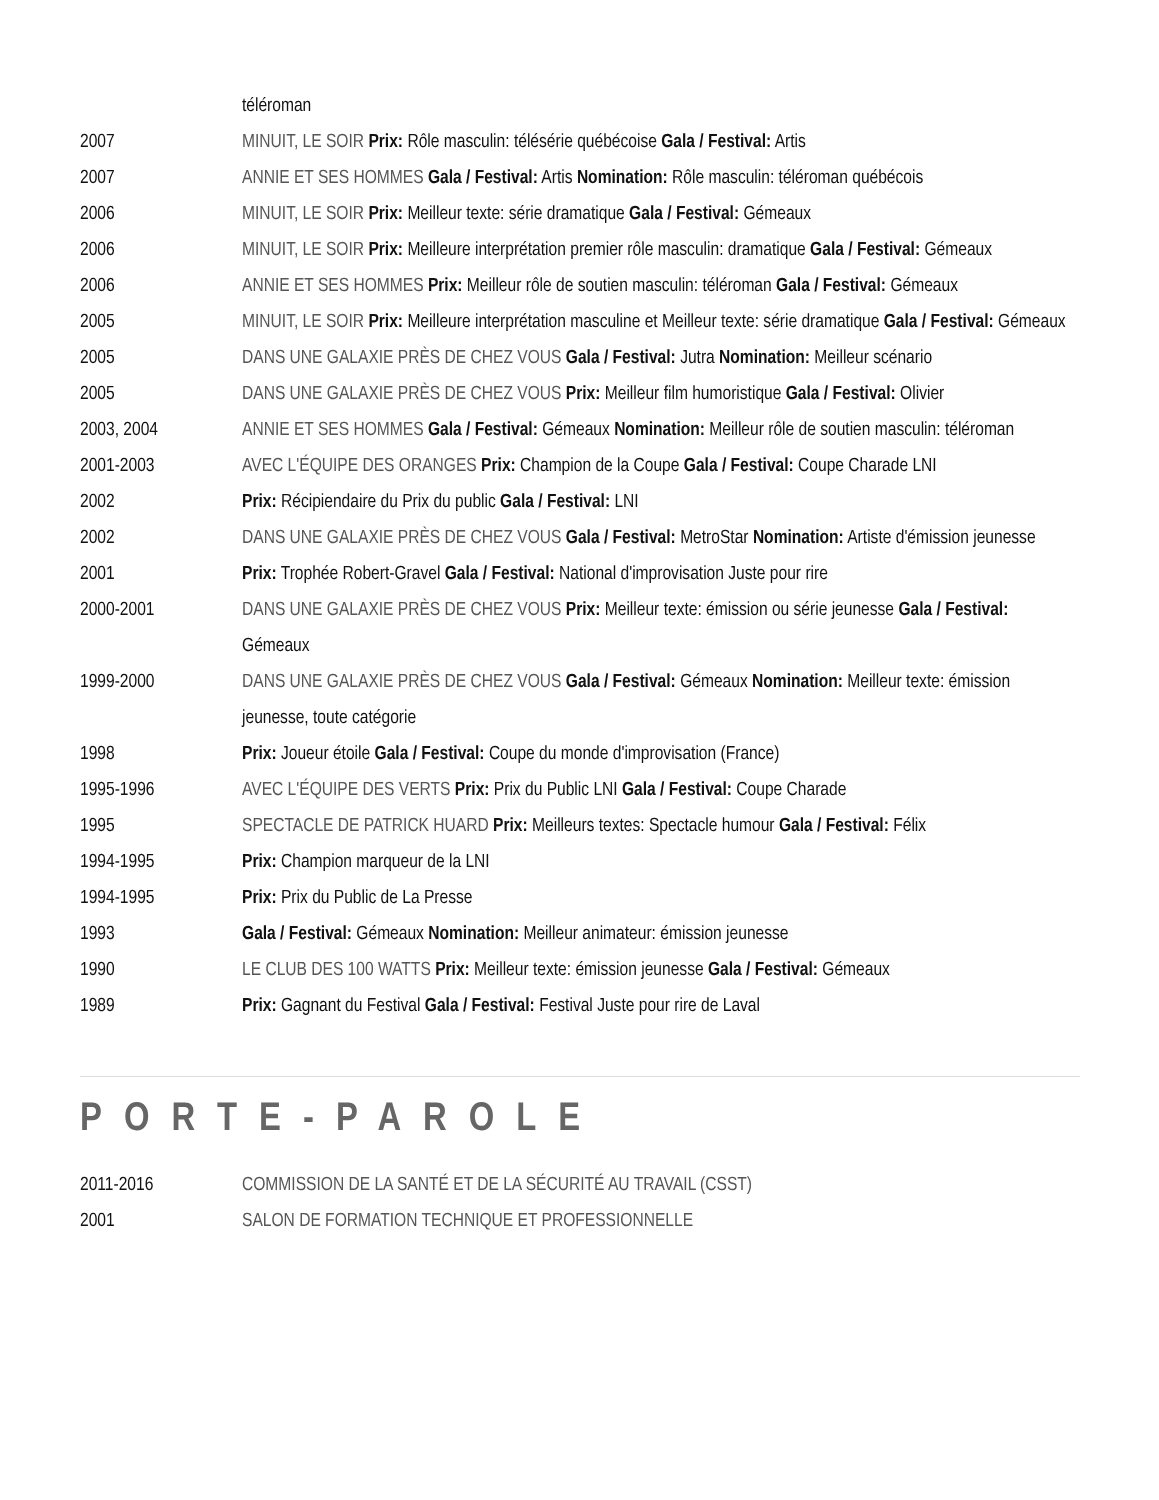| | téléroman |
| 2007 | MINUIT, LE SOIR Prix: Rôle masculin: télésérie québécoise Gala / Festival: Artis |
| 2007 | ANNIE ET SES HOMMES Gala / Festival: Artis Nomination: Rôle masculin: téléroman québécois |
| 2006 | MINUIT, LE SOIR Prix: Meilleur texte: série dramatique Gala / Festival: Gémeaux |
| 2006 | MINUIT, LE SOIR Prix: Meilleure interprétation premier rôle masculin: dramatique Gala / Festival: Gémeaux |
| 2006 | ANNIE ET SES HOMMES Prix: Meilleur rôle de soutien masculin: téléroman Gala / Festival: Gémeaux |
| 2005 | MINUIT, LE SOIR Prix: Meilleure interprétation masculine et Meilleur texte: série dramatique Gala / Festival: Gémeaux |
| 2005 | DANS UNE GALAXIE PRÈS DE CHEZ VOUS Gala / Festival: Jutra Nomination: Meilleur scénario |
| 2005 | DANS UNE GALAXIE PRÈS DE CHEZ VOUS Prix: Meilleur film humoristique Gala / Festival: Olivier |
| 2003, 2004 | ANNIE ET SES HOMMES Gala / Festival: Gémeaux Nomination: Meilleur rôle de soutien masculin: téléroman |
| 2001-2003 | AVEC L'ÉQUIPE DES ORANGES Prix: Champion de la Coupe Gala / Festival: Coupe Charade LNI |
| 2002 | Prix: Récipiendaire du Prix du public Gala / Festival: LNI |
| 2002 | DANS UNE GALAXIE PRÈS DE CHEZ VOUS Gala / Festival: MetroStar Nomination: Artiste d'émission jeunesse |
| 2001 | Prix: Trophée Robert-Gravel Gala / Festival: National d'improvisation Juste pour rire |
| 2000-2001 | DANS UNE GALAXIE PRÈS DE CHEZ VOUS Prix: Meilleur texte: émission ou série jeunesse Gala / Festival: Gémeaux |
| 1999-2000 | DANS UNE GALAXIE PRÈS DE CHEZ VOUS Gala / Festival: Gémeaux Nomination: Meilleur texte: émission jeunesse, toute catégorie |
| 1998 | Prix: Joueur étoile Gala / Festival: Coupe du monde d'improvisation (France) |
| 1995-1996 | AVEC L'ÉQUIPE DES VERTS Prix: Prix du Public LNI Gala / Festival: Coupe Charade |
| 1995 | SPECTACLE DE PATRICK HUARD Prix: Meilleurs textes: Spectacle humour Gala / Festival: Félix |
| 1994-1995 | Prix: Champion marqueur de la LNI |
| 1994-1995 | Prix: Prix du Public de La Presse |
| 1993 | Gala / Festival: Gémeaux Nomination: Meilleur animateur: émission jeunesse |
| 1990 | LE CLUB DES 100 WATTS Prix: Meilleur texte: émission jeunesse Gala / Festival: Gémeaux |
| 1989 | Prix: Gagnant du Festival Gala / Festival: Festival Juste pour rire de Laval |
PORTE-PAROLE
| 2011-2016 | COMMISSION DE LA SANTÉ ET DE LA SÉCURITÉ AU TRAVAIL (CSST) |
| 2001 | SALON DE FORMATION TECHNIQUE ET PROFESSIONNELLE |